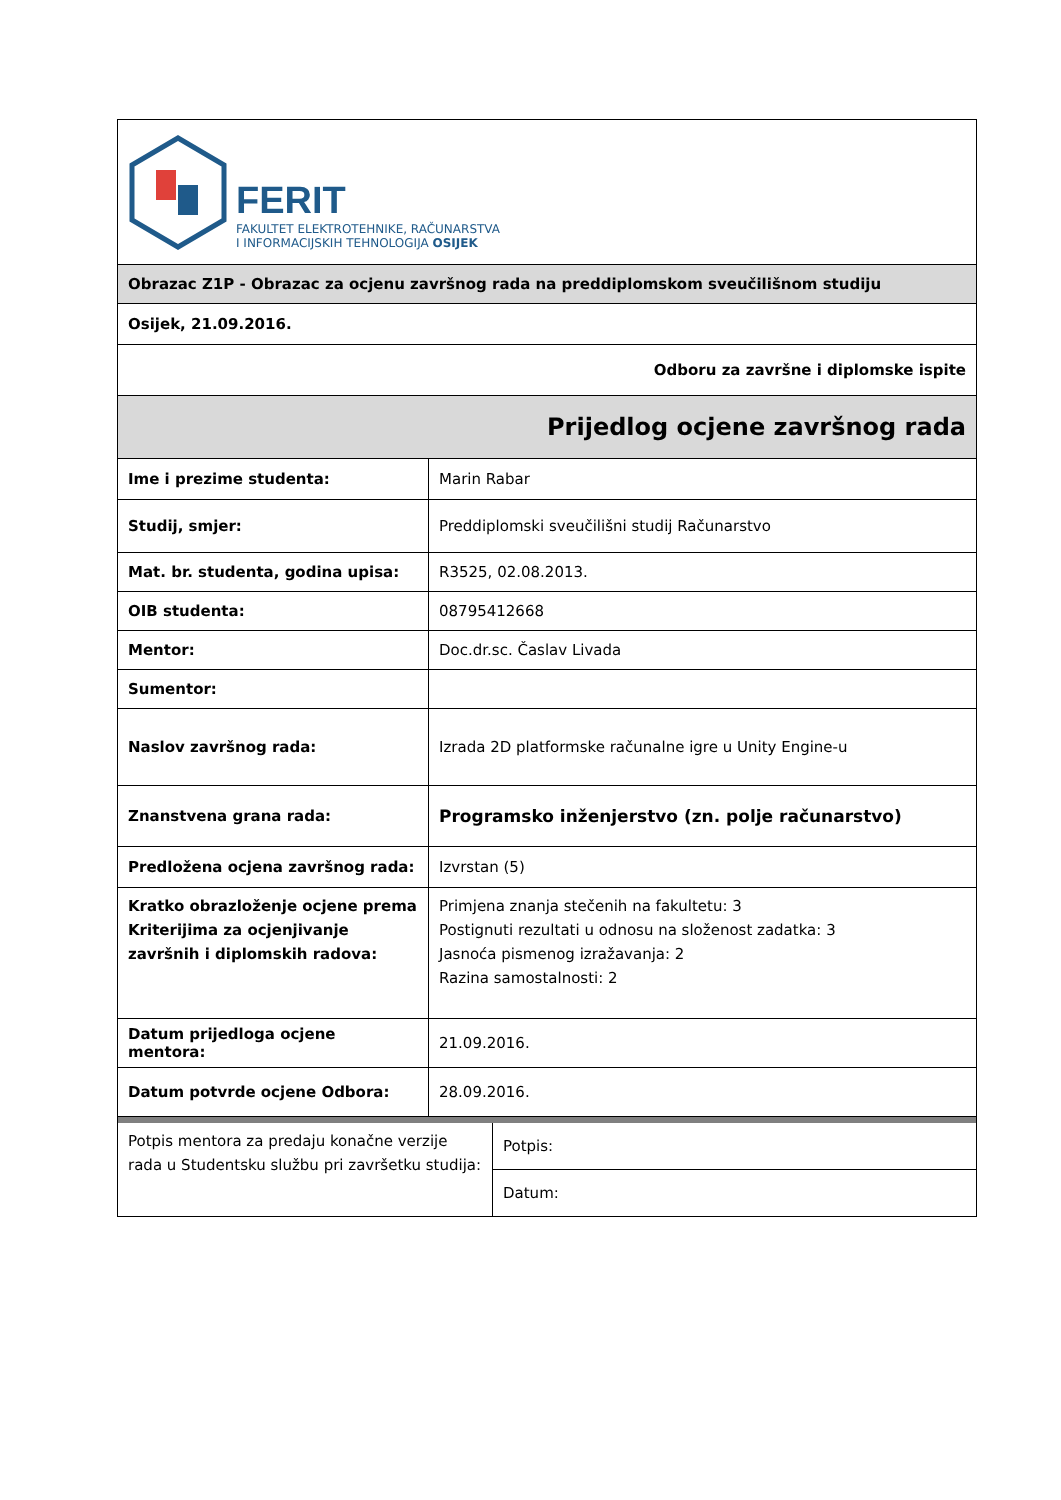| FERIT FAKULTET ELEKTROTEHNIKE, RAČUNARSTVA I INFORMACIJSKIH TEHNOLOGIJA OSIJEK | |
| Obrazac Z1P - Obrazac za ocjenu završnog rada na preddiplomskom sveučilišnom studiju | |
| Osijek, 21.09.2016. | |
| Odboru za završne i diplomske ispite | |
| Prijedlog ocjene završnog rada | |
| Ime i prezime studenta: | Marin Rabar |
| Studij, smjer: | Preddiplomski sveučilišni studij Računarstvo |
| Mat. br. studenta, godina upisa: | R3525, 02.08.2013. |
| OIB studenta: | 08795412668 |
| Mentor: | Doc.dr.sc. Časlav Livada |
| Sumentor: | |
| Naslov završnog rada: | Izrada 2D platformske računalne igre u Unity Engine-u |
| Znanstvena grana rada: | Programsko inženjerstvo (zn. polje računarstvo) |
| Predložena ocjena završnog rada: | Izvrstan (5) |
| Kratko obrazloženje ocjene prema Kriterijima za ocjenjivanje završnih i diplomskih radova: | Primjena znanja stečenih na fakultetu: 3 Postignuti rezultati u odnosu na složenost zadatka: 3 Jasnoća pismenog izražavanja: 2 Razina samostalnosti: 2 |
| Datum prijedloga ocjene mentora: | 21.09.2016. |
| Datum potvrde ocjene Odbora: | 28.09.2016. |
| Potpis mentora za predaju konačne verzije rada u Studentsku službu pri završetku studija: | Potpis: |
| | Datum: |